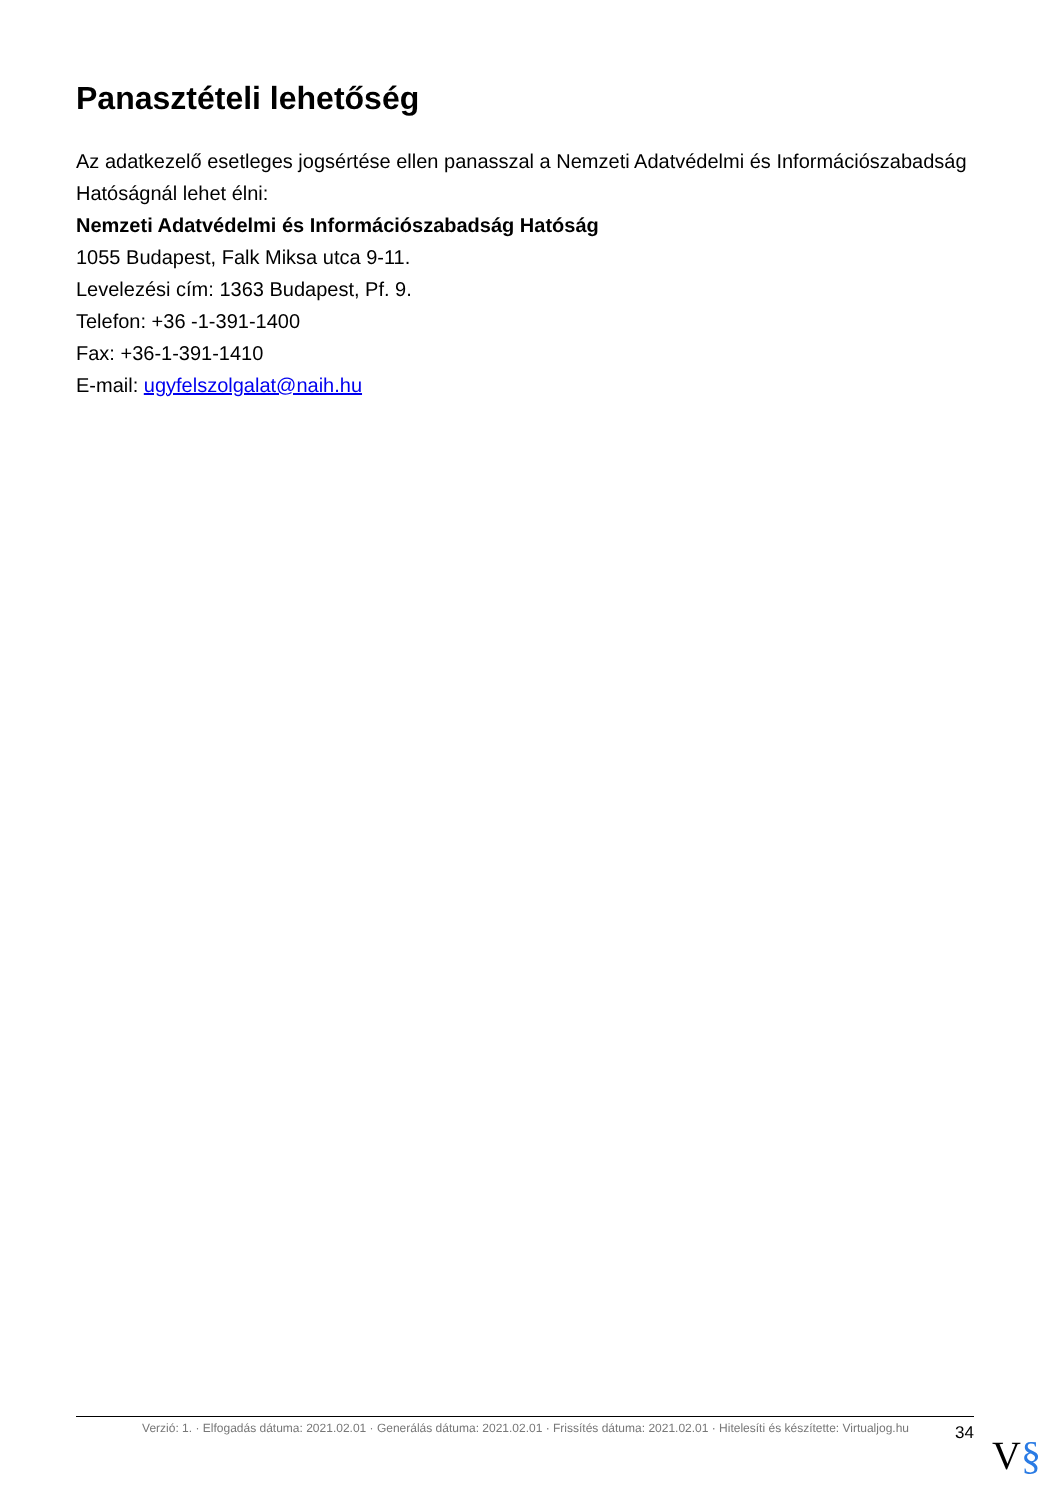Panasztételi lehetőség
Az adatkezelő esetleges jogsértése ellen panasszal a Nemzeti Adatvédelmi és Információszabadság Hatóságnál lehet élni:
Nemzeti Adatvédelmi és Információszabadság Hatóság
1055 Budapest, Falk Miksa utca 9-11.
Levelezési cím: 1363 Budapest, Pf. 9.
Telefon: +36 -1-391-1400
Fax: +36-1-391-1410
E-mail: ugyfelszolgalat@naih.hu
Verzió: 1. · Elfogadás dátuma: 2021.02.01 · Generálás dátuma: 2021.02.01 · Frissítés dátuma: 2021.02.01 · Hitelesíti és készítette: Virtualjog.hu
34
V§